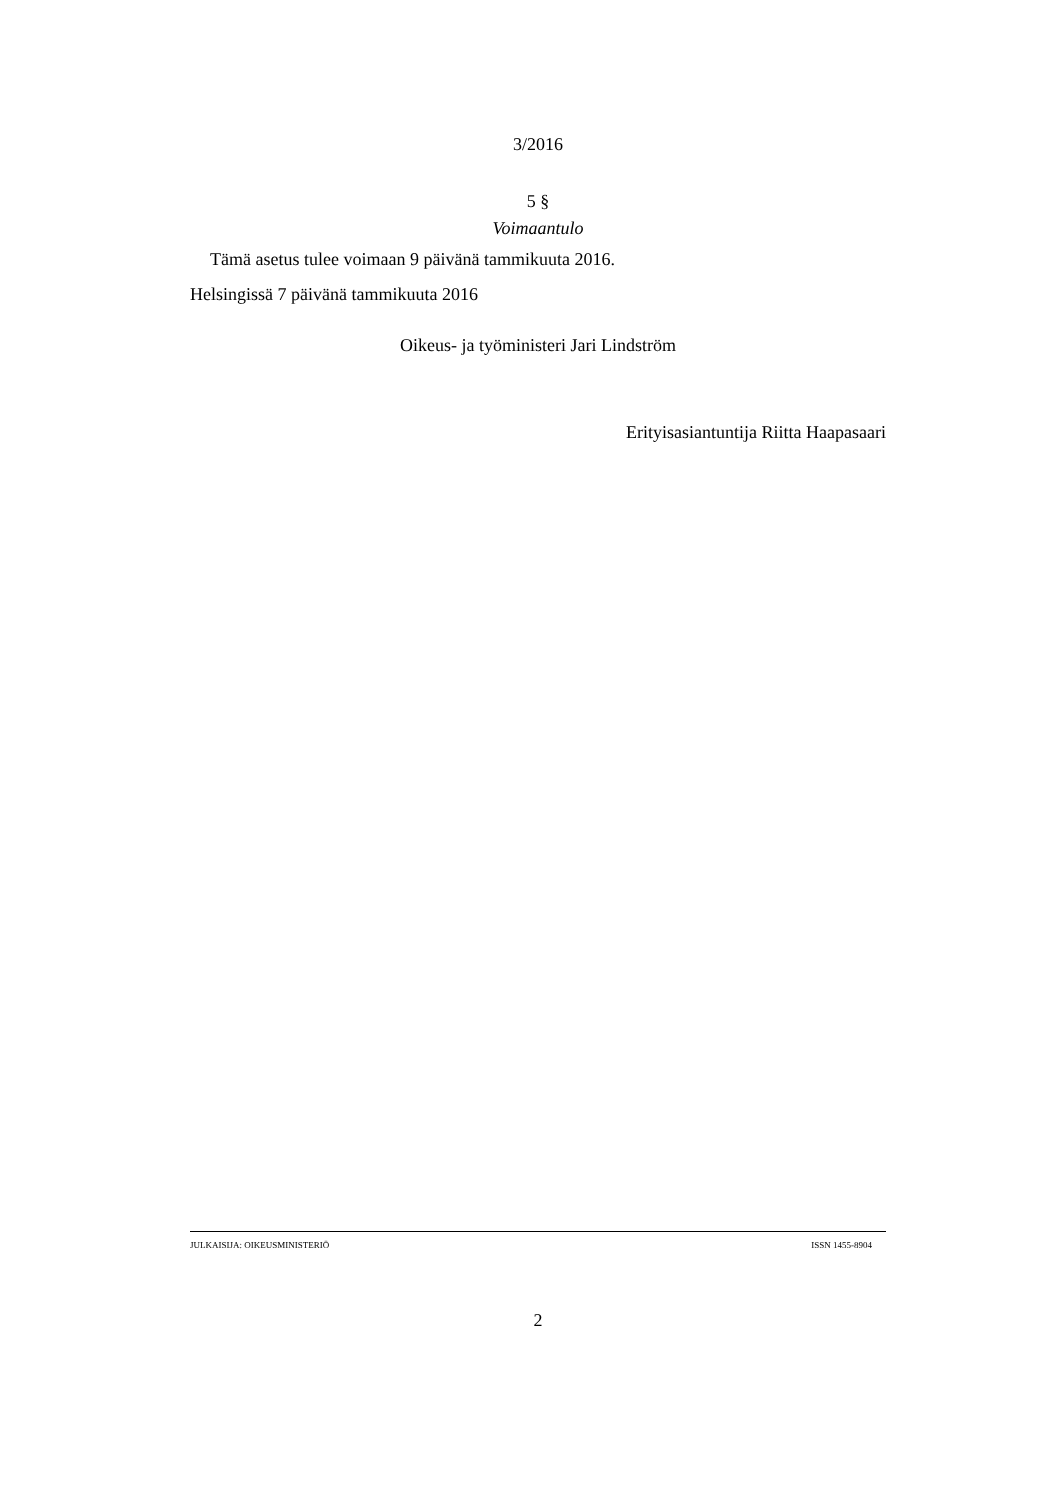3/2016
5 §
Voimaantulo
Tämä asetus tulee voimaan 9 päivänä tammikuuta 2016.
Helsingissä 7 päivänä tammikuuta 2016
Oikeus- ja työministeri Jari Lindström
Erityisasiantuntija Riitta Haapasaari
JULKAISIJA: OIKEUSMINISTERIÖ ISSN 1455-8904
2